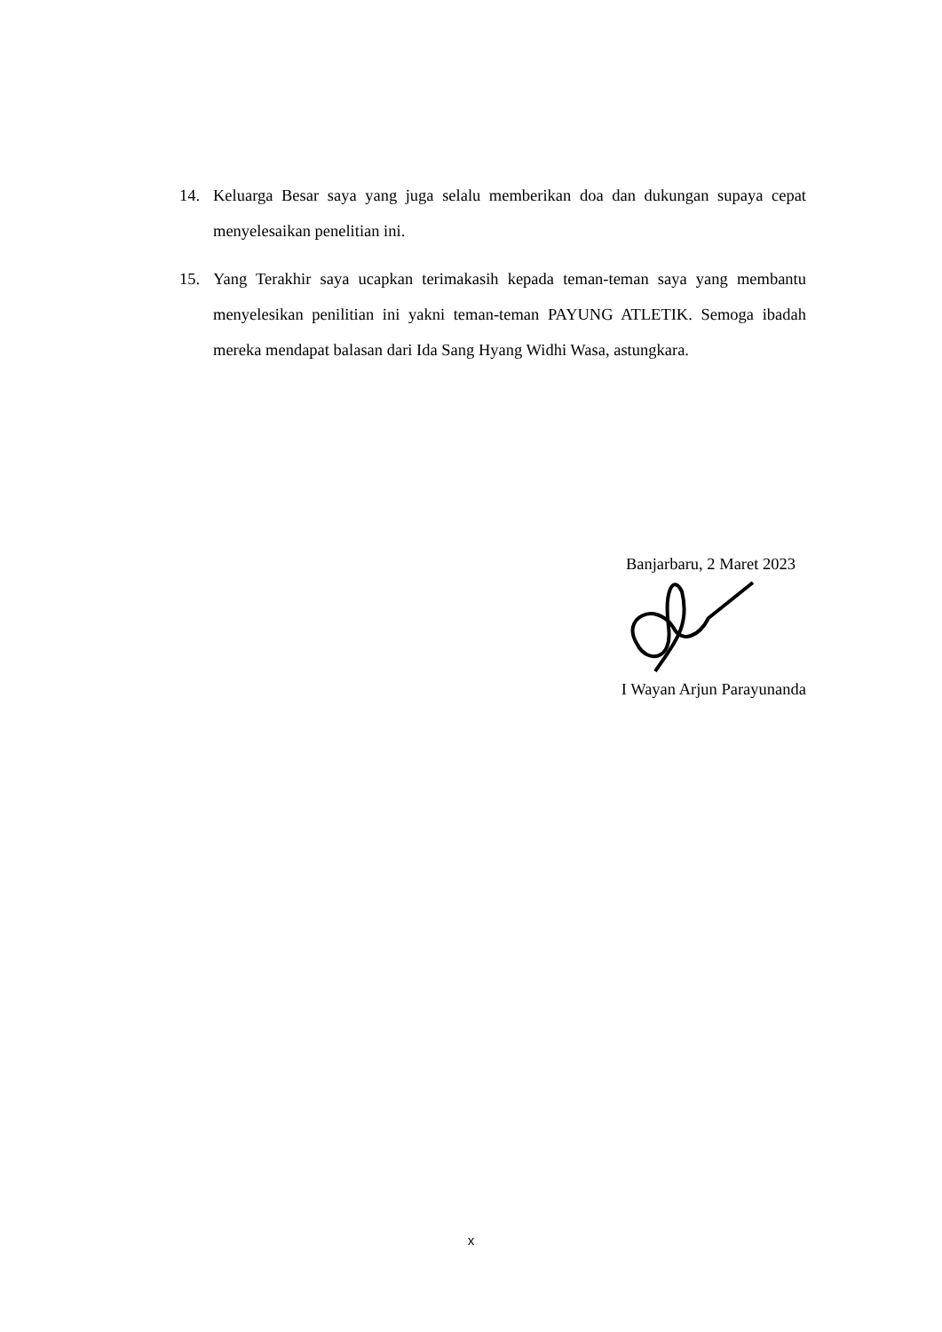14. Keluarga Besar saya yang juga selalu memberikan doa dan dukungan supaya cepat menyelesaikan penelitian ini.
15. Yang Terakhir saya ucapkan terimakasih kepada teman-teman saya yang membantu menyelesikan penilitian ini yakni teman-teman PAYUNG ATLETIK. Semoga ibadah mereka mendapat balasan dari Ida Sang Hyang Widhi Wasa, astungkara.
Banjarbaru, 2 Maret 2023
I Wayan Arjun Parayunanda
x